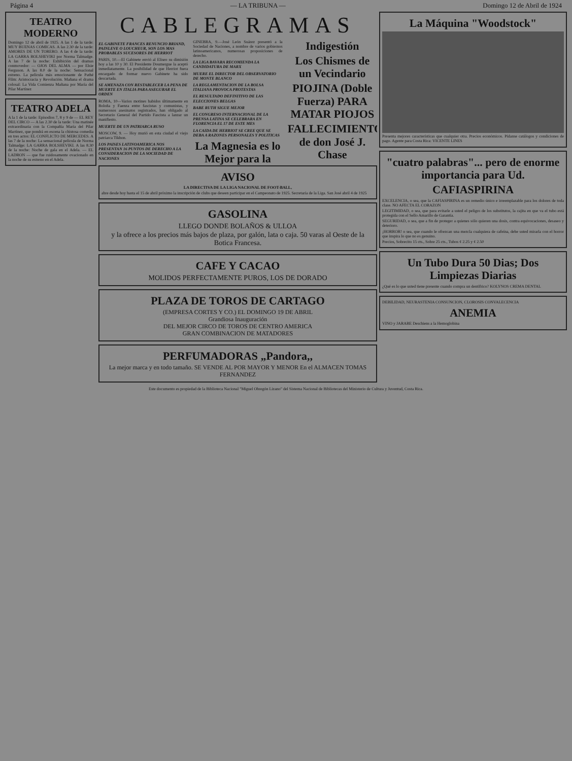Página 4 — LA TRIBUNA — Domingo 12 de Abril de 1924
TEATRO MODERNO
Domingo 12 de abril de 1925. A las 1 de la tarde: MUY BUENAS COMICAS. A las 2.30 de la tarde: AMORES DE UN TORERO. A las 4 de la tarde: LA GARRA BOLSHEVIKI por Norma Talmadge. A las 7 de la noche: Exhibición del dramas conmovedor: — OJOS DEL ALMA — por Elsie Ferguson. A las 8.0 de la noche: Sensacional estreno. La película más emocionante de Pathé Film: Aristocracia y Revolución. Mañana el drama colosal: La Vida Comienza Mañana por María del Pilar Martínez
TEATRO ADELA
A la 1 de la tarde: Episodios 7, 8 y 9 de — EL REY DEL CIRCO — A las 2.30 de la tarde: Una matinée extraordinaria con la Compañía María del Pilar Martínez, que pondrá en escena la chistosa comedia en tres actos: EL CONFLICTO DE MERCEDES. A las 7 de la noche: La sensacional película de Norma Talmadge: LA GARRA BOLSHEVIKI. A las 8.30 de la noche: Noche de gala en el Adela. — EL LADRON — que fue ruidosamente ovacionado en la noche de su estreno en el Adela.
CABLEGRAMAS
EL GABINETE FRANCES RENUNCIO BRIAND, PAINLEVE O LOUCHEUR, SON LOS MAS PROBABLES SUCESORES DE HERRIOT
PARIS, 10.—El Gabinete envió al Eliseo su dimisión hoy a las 10 y 30. El Presidente Doumergue la aceptó inmediatamente. La posibilidad de que Herriot fuera encargado de formar nuevo Gabinete ha sido descartada.
SE AMENAZA CON RESTABLECER LA PENA DE MUERTE EN ITALIA PARA ASEGURAR EL ORDEN
ROMA, 10—Varios motines habidos últimamente en Boloña y Faenza entre fascistas y comunistas, y numerosos asesinatos registrados, han obligado al Secretario General del Partido Fascista a lanzar un manifiesto.
MUERTE DE UN PATRIARCA RUSO
MOSCOW, 9. — Hoy murió en esta ciudad el viejo patriarca Tikhon.
LOS PAISES LATINOAMERICA NOS PRESENTAN 16 PUNTOS DE DERECHO A LA CONSIDERACION DE LA SOCIEDAD DE NACIONES
GINEBRA, 9.—José León Suárez presentó a la Sociedad de Naciones, a nombre de varios gobiernos latinoamericanos, numerosas proposiciones de derecho.
LA LIGA BAVARA RECOMIENDA LA CANDIDATURA DE MARX
MUERE EL DIRECTOR DEL OBSERVATORIO DE MONTE BLANCO
LA REGLAMENTACION DE LA BOLSA ITALIANA PROVOCA PROTESTAS
EL RESULTADO DEFINITIVO DE LAS ELECCIONES BELGAS
BABE RUTH SIGUE MEJOR
EL CONGRESO INTERNACIONAL DE LA PRENSA LATINA SE CELEBRARA EN FLORENCIA EL 17 DE ESTE MES
LA CAIDA DE HERRIOT SE CREE QUE SE DEBA A RAZONES PERSONALES Y POLITICAS
La Magnesia es lo Mejor para la Indigestión
Los Chismes de un Vecindario
PIOJINA (Doble Fuerza) PARA MATAR PIOJOS
FALLECIMIENTO de don José J. Chase
AVISO
LA DIRECTIVA DE LA LIGA NACIONAL DE FOOT-BALL,
abre desde hoy hasta el 15 de abril próximo la inscripción de clubs que deseen participar en el Campeonato de 1925. Secretaría de la Liga. San José abril 4 de 1925
GASOLINA
LLEGO DONDE BOLAÑOS & ULLOA
y la ofrece a los precios más bajos de plaza, por galón, lata o caja. 50 varas al Oeste de la Botica Francesa.
CAFE Y CACAO
MOLIDOS PERFECTAMENTE PUROS, LOS DE DORADO
PLAZA DE TOROS DE CARTAGO
(EMPRESA CORTES Y CO.) EL DOMINGO 19 DE ABRIL
Grandiosa Inauguración
DEL MEJOR CIRCO DE TOROS DE CENTRO AMERICA
GRAN COMBINACION DE MATADORES
PERFUMADORAS „Pandora,,
La mejor marca y en todo tamaño. SE VENDE AL POR MAYOR Y MENOR En el ALMACEN TOMAS FERNANDEZ
La Máquina "Woodstock"
Presenta mejores características que cualquier otra. Precios económicos. Pídanse catálogos y condiciones de pago. Agente para Costa Rica: VICENTE LINES
"cuatro palabras"... pero de enorme importancia para Ud.
CAFIASPIRINA
EXCELENCIA, o sea, que la CAFIASPIRINA es un remedio único e irreemplazable para los dolores de toda clase. NO AFECTA EL CORAZON
LEGITIMIDAD, o sea, que para evitarle a usted el peligro de los substitutos, la cajita en que va el tubo está protegida con el Sello Amarillo de Garantía.
SEGURIDAD, o sea, que a fin de proteger a quienes sólo quieren una dosis, contra equivocaciones, desaseo y deterioro.
¡HORROR! o sea, que cuando le ofrezcan una mezcla cualquiera de cafeína, debe usted mirarla con el horror que inspira lo que no es genuino.
Precios, Sobrecito 15 cts., Sobre 25 cts., Tubos ¢ 2.25 y ¢ 2.50
Un Tubo Dura 50 Dias; Dos Limpiezas Diarias
¿Qué es lo que usted tiene presente cuando compra un dentífrico? KOLYNOS CREMA DENTAL
DEBILIDAD, NEURASTENIA CONSUNCION, CLOROSIS CONVALECENCIA
ANEMIA
VINO y JARABE Deschiens a la Hemoglobina
Este documento es propiedad de la Biblioteca Nacional "Miguel Obregón Lizano" del Sistema Nacional de Bibliotecas del Ministerio de Cultura y Juventud, Costa Rica.